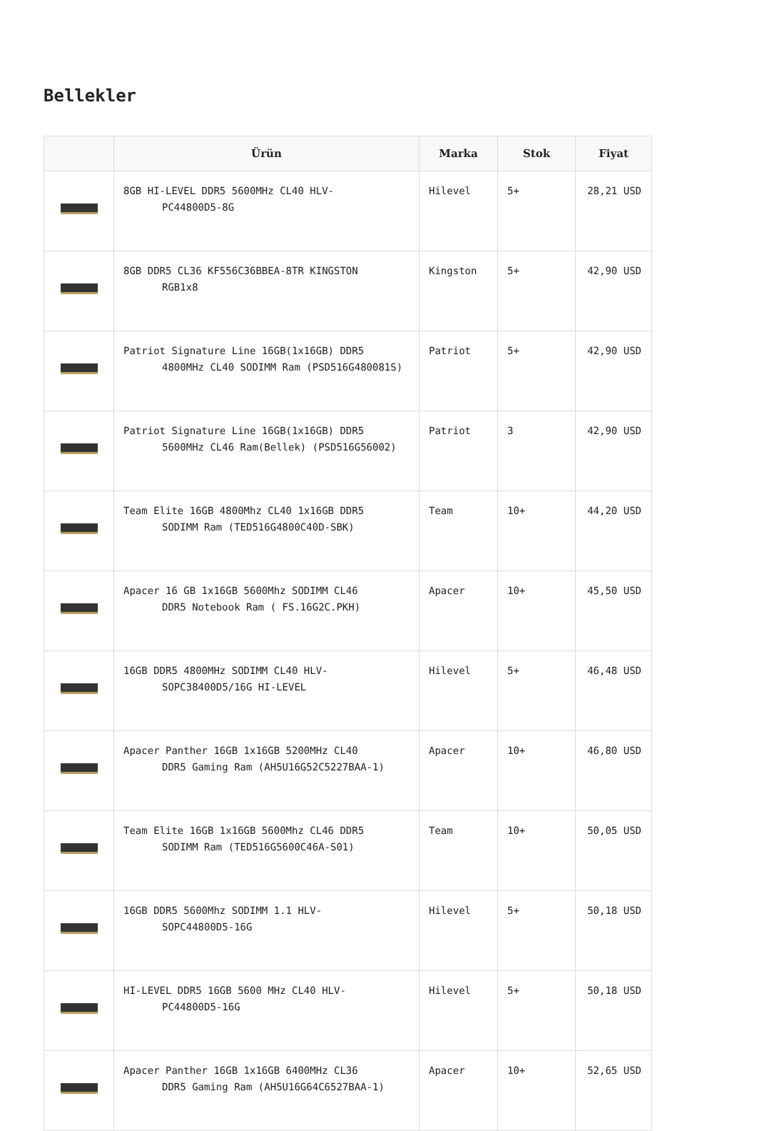Bellekler
| | Ürün | Marka | Stok | Fiyat |
| --- | --- | --- | --- | --- |
| | 8GB HI-LEVEL DDR5 5600MHz CL40 HLV- PC44800D5-8G | Hilevel | 5+ | 28,21 USD |
| | 8GB DDR5 CL36 KF556C36BBEA-8TR KINGSTON RGB1x8 | Kingston | 5+ | 42,90 USD |
| | Patriot Signature Line 16GB(1x16GB) DDR5 4800MHz CL40 SODIMM Ram (PSD516G480081S) | Patriot | 5+ | 42,90 USD |
| | Patriot Signature Line 16GB(1x16GB) DDR5 5600MHz CL46 Ram(Bellek) (PSD516G56002) | Patriot | 3 | 42,90 USD |
| | Team Elite 16GB 4800Mhz CL40 1x16GB DDR5 SODIMM Ram (TED516G4800C40D-SBK) | Team | 10+ | 44,20 USD |
| | Apacer 16 GB 1x16GB 5600Mhz SODIMM CL46 DDR5 Notebook Ram ( FS.16G2C.PKH) | Apacer | 10+ | 45,50 USD |
| | 16GB DDR5 4800MHz SODIMM CL40 HLV- SOPC38400D5/16G HI-LEVEL | Hilevel | 5+ | 46,48 USD |
| | Apacer Panther 16GB 1x16GB 5200MHz CL40 DDR5 Gaming Ram (AH5U16G52C5227BAA-1) | Apacer | 10+ | 46,80 USD |
| | Team Elite 16GB 1x16GB 5600Mhz CL46 DDR5 SODIMM Ram (TED516G5600C46A-S01) | Team | 10+ | 50,05 USD |
| | 16GB DDR5 5600Mhz SODIMM 1.1 HLV- SOPC44800D5-16G | Hilevel | 5+ | 50,18 USD |
| | HI-LEVEL DDR5 16GB 5600 MHz CL40 HLV- PC44800D5-16G | Hilevel | 5+ | 50,18 USD |
| | Apacer Panther 16GB 1x16GB 6400MHz CL36 DDR5 Gaming Ram (AH5U16G64C6527BAA-1) | Apacer | 10+ | 52,65 USD |